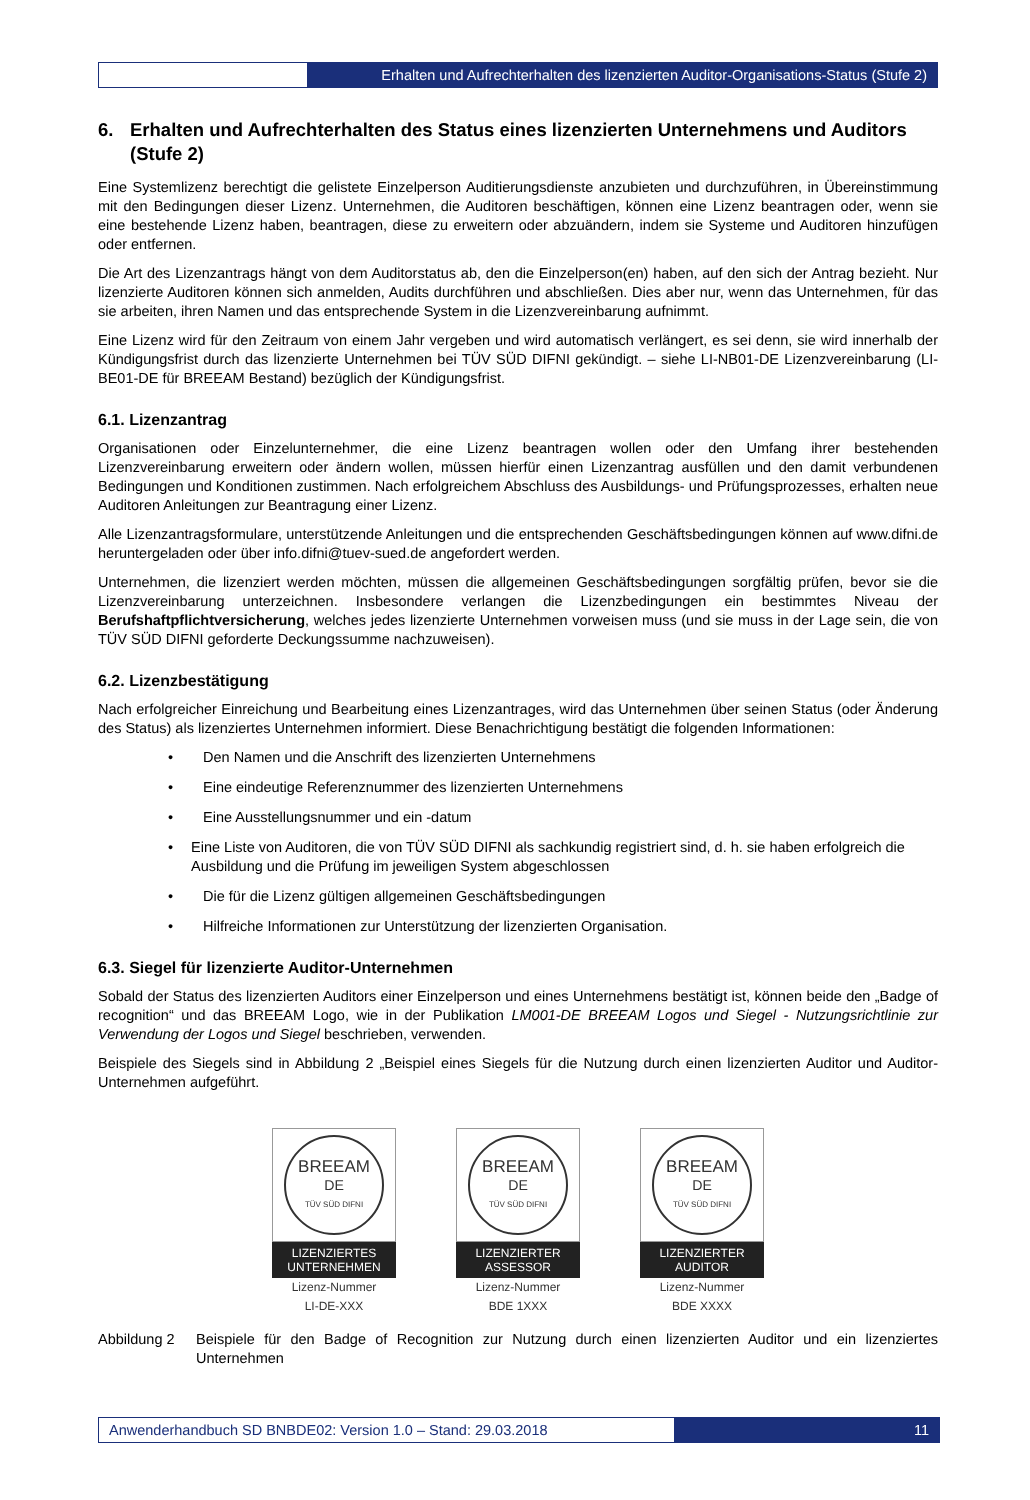Erhalten und Aufrechterhalten des lizenzierten Auditor-Organisations-Status (Stufe 2)
6. Erhalten und Aufrechterhalten des Status eines lizenzierten Unternehmens und Auditors (Stufe 2)
Eine Systemlizenz berechtigt die gelistete Einzelperson Auditierungsdienste anzubieten und durchzuführen, in Übereinstimmung mit den Bedingungen dieser Lizenz. Unternehmen, die Auditoren beschäftigen, können eine Lizenz beantragen oder, wenn sie eine bestehende Lizenz haben, beantragen, diese zu erweitern oder abzuändern, indem sie Systeme und Auditoren hinzufügen oder entfernen.
Die Art des Lizenzantrags hängt von dem Auditorstatus ab, den die Einzelperson(en) haben, auf den sich der Antrag bezieht. Nur lizenzierte Auditoren können sich anmelden, Audits durchführen und abschließen. Dies aber nur, wenn das Unternehmen, für das sie arbeiten, ihren Namen und das entsprechende System in die Lizenzvereinbarung aufnimmt.
Eine Lizenz wird für den Zeitraum von einem Jahr vergeben und wird automatisch verlängert, es sei denn, sie wird innerhalb der Kündigungsfrist durch das lizenzierte Unternehmen bei TÜV SÜD DIFNI gekündigt. – siehe LI-NB01-DE Lizenzvereinbarung (LI-BE01-DE für BREEAM Bestand) bezüglich der Kündigungsfrist.
6.1. Lizenzantrag
Organisationen oder Einzelunternehmer, die eine Lizenz beantragen wollen oder den Umfang ihrer bestehenden Lizenzvereinbarung erweitern oder ändern wollen, müssen hierfür einen Lizenzantrag ausfüllen und den damit verbundenen Bedingungen und Konditionen zustimmen. Nach erfolgreichem Abschluss des Ausbildungs- und Prüfungsprozesses, erhalten neue Auditoren Anleitungen zur Beantragung einer Lizenz.
Alle Lizenzantragsformulare, unterstützende Anleitungen und die entsprechenden Geschäftsbedingungen können auf www.difni.de heruntergeladen oder über info.difni@tuev-sued.de angefordert werden.
Unternehmen, die lizenziert werden möchten, müssen die allgemeinen Geschäftsbedingungen sorgfältig prüfen, bevor sie die Lizenzvereinbarung unterzeichnen. Insbesondere verlangen die Lizenzbedingungen ein bestimmtes Niveau der Berufshaftpflichtversicherung, welches jedes lizenzierte Unternehmen vorweisen muss (und sie muss in der Lage sein, die von TÜV SÜD DIFNI geforderte Deckungssumme nachzuweisen).
6.2. Lizenzbestätigung
Nach erfolgreicher Einreichung und Bearbeitung eines Lizenzantrages, wird das Unternehmen über seinen Status (oder Änderung des Status) als lizenziertes Unternehmen informiert. Diese Benachrichtigung bestätigt die folgenden Informationen:
• Den Namen und die Anschrift des lizenzierten Unternehmens
• Eine eindeutige Referenznummer des lizenzierten Unternehmens
• Eine Ausstellungsnummer und ein -datum
• Eine Liste von Auditoren, die von TÜV SÜD DIFNI als sachkundig registriert sind, d. h. sie haben erfolgreich die Ausbildung und die Prüfung im jeweiligen System abgeschlossen
• Die für die Lizenz gültigen allgemeinen Geschäftsbedingungen
• Hilfreiche Informationen zur Unterstützung der lizenzierten Organisation.
6.3. Siegel für lizenzierte Auditor-Unternehmen
Sobald der Status des lizenzierten Auditors einer Einzelperson und eines Unternehmens bestätigt ist, können beide den „Badge of recognition“ und das BREEAM Logo, wie in der Publikation LM001-DE BREEAM Logos und Siegel - Nutzungsrichtlinie zur Verwendung der Logos und Siegel beschrieben, verwenden.
Beispiele des Siegels sind in Abbildung 2 „Beispiel eines Siegels für die Nutzung durch einen lizenzierten Auditor und Auditor-Unternehmen aufgeführt.
BREEAM
DE
TÜV SÜD DIFNI
LIZENZIERTES
UNTERNEHMEN
Lizenz-Nummer
LI-DE-XXX
BREEAM
DE
TÜV SÜD DIFNI
LIZENZIERTER
ASSESSOR
Lizenz-Nummer
BDE 1XXX
BREEAM
DE
TÜV SÜD DIFNI
LIZENZIERTER
AUDITOR
Lizenz-Nummer
BDE XXXX
Abbildung 2 Beispiele für den Badge of Recognition zur Nutzung durch einen lizenzierten Auditor und ein lizenziertes Unternehmen
Anwenderhandbuch SD BNBDE02: Version 1.0 – Stand: 29.03.2018
11